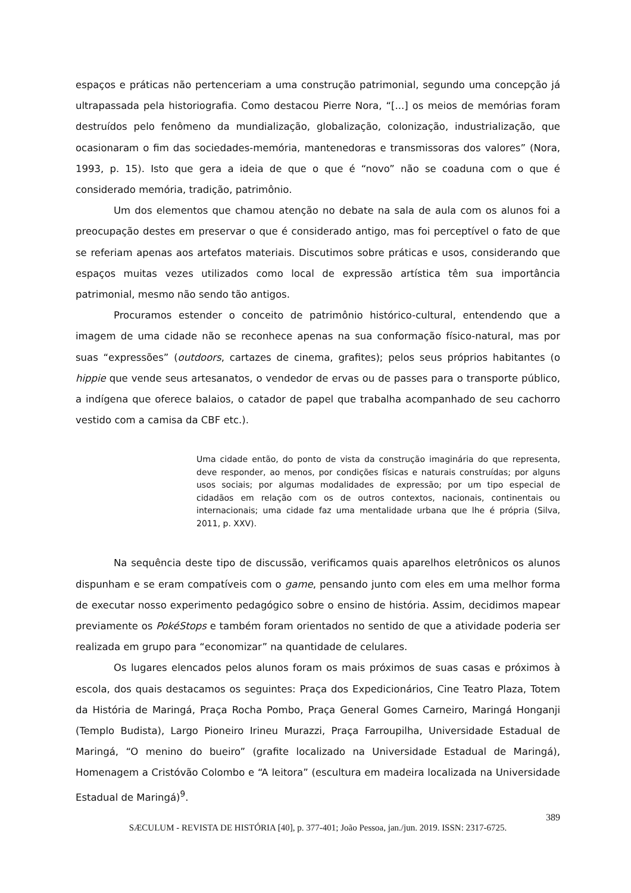espaços e práticas não pertenceriam a uma construção patrimonial, segundo uma concepção já ultrapassada pela historiografia. Como destacou Pierre Nora, “[...] os meios de memórias foram destruídos pelo fenômeno da mundialização, globalização, colonização, industrialização, que ocasionaram o fim das sociedades-memória, mantenedoras e transmissoras dos valores” (Nora, 1993, p. 15). Isto que gera a ideia de que o que é “novo” não se coaduna com o que é considerado memória, tradição, patrimônio.
Um dos elementos que chamou atenção no debate na sala de aula com os alunos foi a preocupação destes em preservar o que é considerado antigo, mas foi perceptível o fato de que se referiam apenas aos artefatos materiais. Discutimos sobre práticas e usos, considerando que espaços muitas vezes utilizados como local de expressão artística têm sua importância patrimonial, mesmo não sendo tão antigos.
Procuramos estender o conceito de patrimônio histórico-cultural, entendendo que a imagem de uma cidade não se reconhece apenas na sua conformação físico-natural, mas por suas “expressões” (outdoors, cartazes de cinema, grafites); pelos seus próprios habitantes (o hippie que vende seus artesanatos, o vendedor de ervas ou de passes para o transporte público, a indígena que oferece balaios, o catador de papel que trabalha acompanhado de seu cachorro vestido com a camisa da CBF etc.).
Uma cidade então, do ponto de vista da construção imaginária do que representa, deve responder, ao menos, por condições físicas e naturais construídas; por alguns usos sociais; por algumas modalidades de expressão; por um tipo especial de cidadãos em relação com os de outros contextos, nacionais, continentais ou internacionais; uma cidade faz uma mentalidade urbana que lhe é própria (Silva, 2011, p. XXV).
Na sequência deste tipo de discussão, verificamos quais aparelhos eletrônicos os alunos dispunham e se eram compatíveis com o game, pensando junto com eles em uma melhor forma de executar nosso experimento pedagógico sobre o ensino de história. Assim, decidimos mapear previamente os PokéStops e também foram orientados no sentido de que a atividade poderia ser realizada em grupo para “economizar” na quantidade de celulares.
Os lugares elencados pelos alunos foram os mais próximos de suas casas e próximos à escola, dos quais destacamos os seguintes: Praça dos Expedicionários, Cine Teatro Plaza, Totem da História de Maringá, Praça Rocha Pombo, Praça General Gomes Carneiro, Maringá Honganji (Templo Budista), Largo Pioneiro Irineu Murazzi, Praça Farroupilha, Universidade Estadual de Maringá, “O menino do bueiro” (grafite localizado na Universidade Estadual de Maringá), Homenagem a Cristóvão Colombo e “A leitora” (escultura em madeira localizada na Universidade Estadual de Maringá)<sup>9</sup>.
389
SÆCULUM - REVISTA DE HISTÓRIA [40], p. 377-401; João Pessoa, jan./jun. 2019. ISSN: 2317-6725.